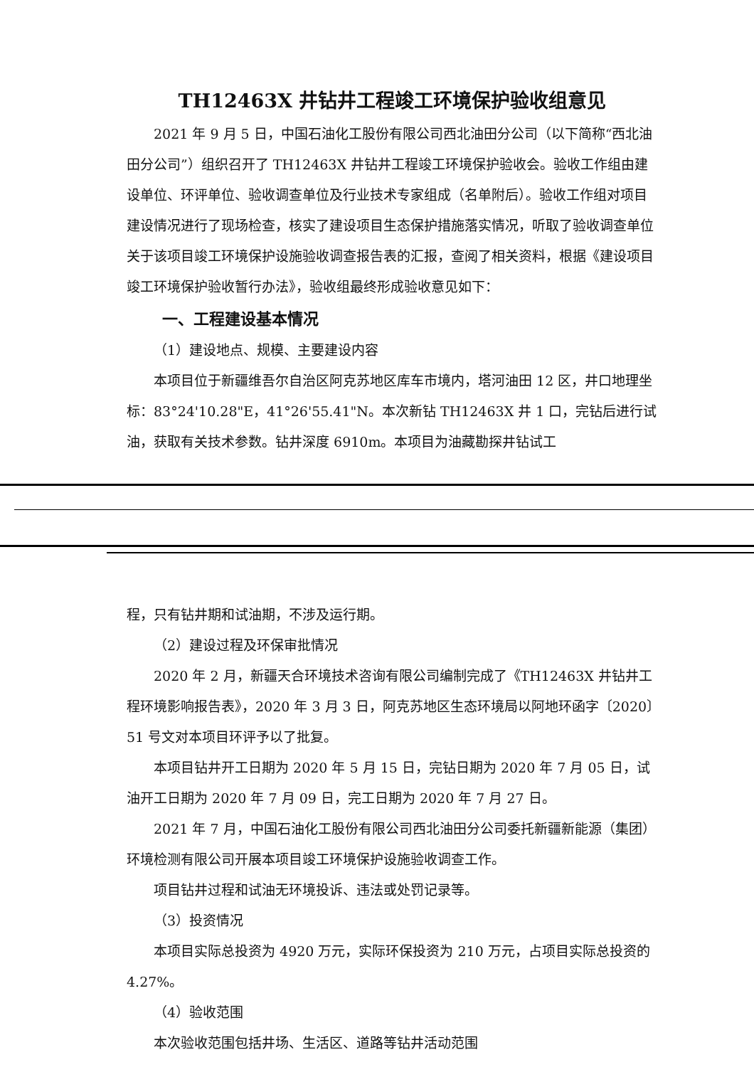TH12463X 井钻井工程竣工环境保护验收组意见
2021 年 9 月 5 日，中国石油化工股份有限公司西北油田分公司（以下简称“西北油田分公司”）组织召开了 TH12463X 井钻井工程竣工环境保护验收会。验收工作组由建设单位、环评单位、验收调查单位及行业技术专家组成（名单附后）。验收工作组对项目建设情况进行了现场检查，核实了建设项目生态保护措施落实情况，听取了验收调查单位关于该项目竣工环境保护设施验收调查报告表的汇报，查阅了相关资料，根据《建设项目竣工环境保护验收暂行办法》，验收组最终形成验收意见如下：
一、工程建设基本情况
（1）建设地点、规模、主要建设内容
本项目位于新疆维吾尔自治区阿克苏地区库车市境内，塔河油田 12 区，井口地理坐标：83°24'10.28"E，41°26'55.41"N。本次新钻 TH12463X 井 1 口，完钻后进行试油，获取有关技术参数。钻井深度 6910m。本项目为油藏勘探井钻试工
程，只有钻井期和试油期，不涉及运行期。
（2）建设过程及环保审批情况
2020 年 2 月，新疆天合环境技术咨询有限公司编制完成了《TH12463X 井钻井工程环境影响报告表》，2020 年 3 月 3 日，阿克苏地区生态环境局以阿地环函字〔2020〕51 号文对本项目环评予以了批复。
本项目钻井开工日期为 2020 年 5 月 15 日，完钻日期为 2020 年 7 月 05 日，试油开工日期为 2020 年 7 月 09 日，完工日期为 2020 年 7 月 27 日。
2021 年 7 月，中国石油化工股份有限公司西北油田分公司委托新疆新能源（集团）环境检测有限公司开展本项目竣工环境保护设施验收调查工作。
项目钻井过程和试油无环境投诉、违法或处罚记录等。
（3）投资情况
本项目实际总投资为 4920 万元，实际环保投资为 210 万元，占项目实际总投资的 4.27%。
（4）验收范围
本次验收范围包括井场、生活区、道路等钻井活动范围